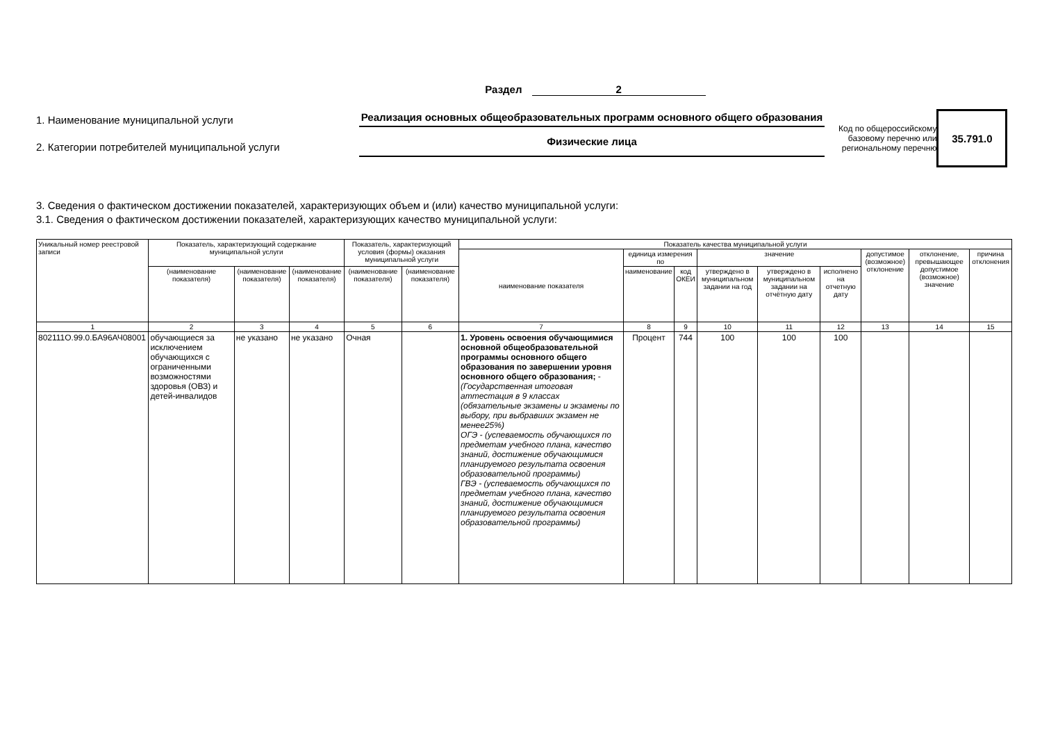Раздел 2
1. Наименование муниципальной услуги
2. Категории потребителей муниципальной услуги
Реализация основных общеобразовательных программ основного общего образования
Физические лица
Код по общероссийскому
базовому перечню или
региональному перечню
35.791.0
3. Сведения о фактическом достижении показателей, характеризующих объем и (или) качество муниципальной услуги:
3.1. Сведения о фактическом достижении показателей, характеризующих качество муниципальной услуги:
| Уникальный номер реестровой записи | Показатель, характеризующий содержание муниципальной услуги | | | Показатель, характеризующий условия (формы) оказания муниципальной услуги | | Показатель качества муниципальной услуги | | | | | | | | |
| --- | --- | --- | --- | --- | --- | --- | --- | --- | --- | --- | --- | --- | --- | --- |
| | | | | | | наименование показателя | единица измерения по | | значение | | | допустимое (возможное) отклонение | отклонение, превышающее допустимое (возможное) значение | причина отклонения |
| | (наименование показателя) | (наименование показателя) | (наименование показателя) | (наименование показателя) | (наименование показателя) | | наименование | код ОКЕИ | утверждено в муниципальном задании на год | утверждено в муниципальном задании на отчётную дату | исполнено на отчетную дату | | | |
| 1 | 2 | 3 | 4 | 5 | 6 | 7 | 8 | 9 | 10 | 11 | 12 | 13 | 14 | 15 |
| 802111О.99.0.БА96АЧ08001 | обучающиеся за исключением обучающихся с ограниченными возможностями здоровья (ОВЗ) и детей-инвалидов | не указано | не указано | Очная | | 1. Уровень освоения обучающимися основной общеобразовательной программы основного общего образования по завершении уровня основного общего образования; - (Государственная итоговая аттестация в 9 классах (обязательные экзамены и экзамены по выбору, при выбравших экзамен не менее25%) ОГЭ - (успеваемость обучающихся по предметам учебного плана, качество знаний, достижение обучающимися планируемого результата освоения образовательной программы) ГВЭ - (успеваемость обучающихся по предметам учебного плана, качество знаний, достижение обучающимися планируемого результата освоения образовательной программы) | Процент | 744 | 100 | 100 | 100 | | | |